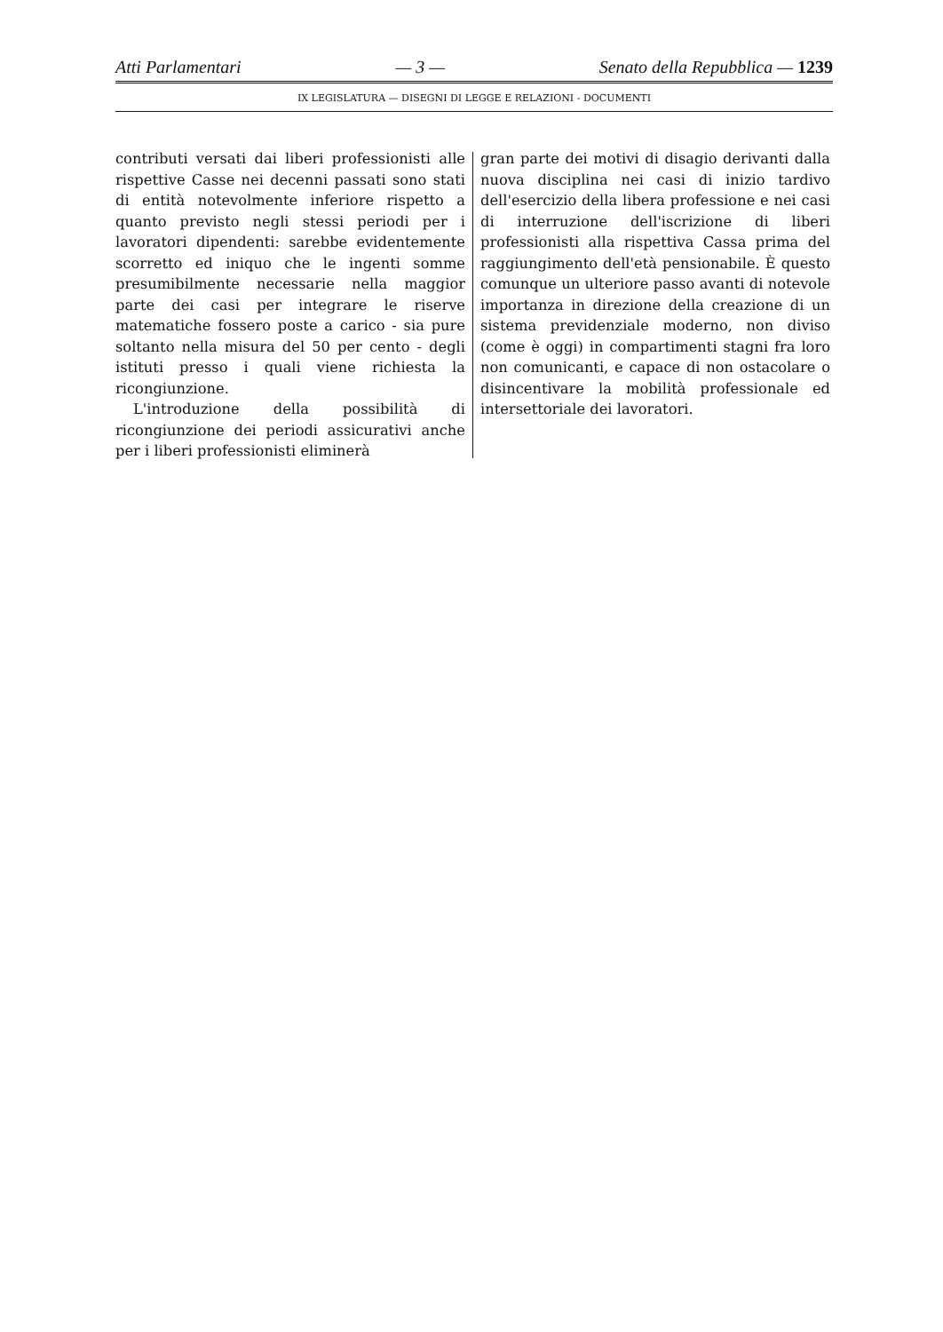Atti Parlamentari — 3 — Senato della Repubblica — 1239
IX LEGISLATURA — DISEGNI DI LEGGE E RELAZIONI - DOCUMENTI
contributi versati dai liberi professionisti alle rispettive Casse nei decenni passati sono stati di entità notevolmente inferiore rispetto a quanto previsto negli stessi periodi per i lavoratori dipendenti: sarebbe evidentemente scorretto ed iniquo che le ingenti somme presumibilmente necessarie nella maggior parte dei casi per integrare le riserve matematiche fossero poste a carico - sia pure soltanto nella misura del 50 per cento - degli istituti presso i quali viene richiesta la ricongiunzione.
L'introduzione della possibilità di ricongiunzione dei periodi assicurativi anche per i liberi professionisti eliminerà
gran parte dei motivi di disagio derivanti dalla nuova disciplina nei casi di inizio tardivo dell'esercizio della libera professione e nei casi di interruzione dell'iscrizione di liberi professionisti alla rispettiva Cassa prima del raggiungimento dell'età pensionabile. È questo comunque un ulteriore passo avanti di notevole importanza in direzione della creazione di un sistema previdenziale moderno, non diviso (come è oggi) in compartimenti stagni fra loro non comunicanti, e capace di non ostacolare o disincentivare la mobilità professionale ed intersettoriale dei lavoratori.